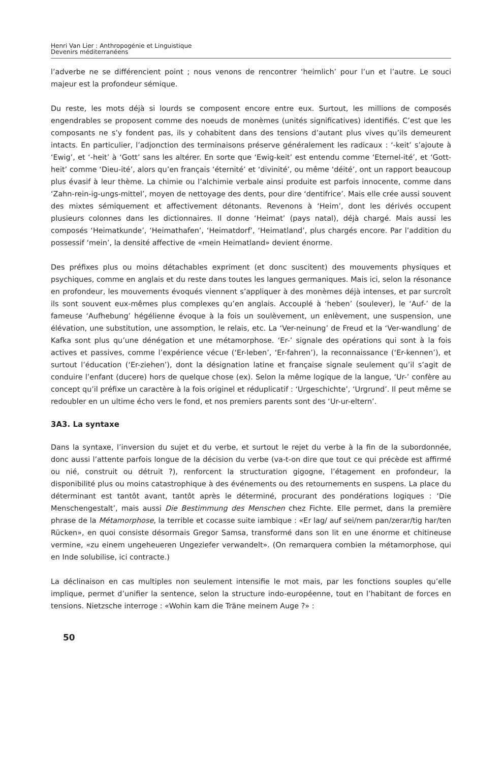Henri Van Lier : Anthropogénie et Linguistique
Devenirs méditerranéens
l’adverbe ne se différencient point ; nous venons de rencontrer ‘heimlich’ pour l’un et l’autre. Le souci majeur est la profondeur sémique.
Du reste, les mots déjà si lourds se composent encore entre eux. Surtout, les millions de composés engendrables se proposent comme des noeuds de monèmes (unités significatives) identifiés. C’est que les composants ne s’y fondent pas, ils y cohabitent dans des tensions d’autant plus vives qu’ils demeurent intacts. En particulier, l’adjonction des terminaisons préserve généralement les radicaux : ‘-keit’ s’ajoute à ‘Ewig’, et ‘-heit’ à ‘Gott’ sans les altérer. En sorte que ‘Ewig-keit’ est entendu comme ‘Eternel-ité’, et ‘Gott-heit’ comme ‘Dieu-ité’, alors qu’en français ‘éternité’ et ‘divinité’, ou même ‘déité’, ont un rapport beaucoup plus évasif à leur thème. La chimie ou l’alchimie verbale ainsi produite est parfois innocente, comme dans ‘Zahn-rein-ig-ungs-mittel’, moyen de nettoyage des dents, pour dire ‘dentifrice’. Mais elle crée aussi souvent des mixtes sémiquement et affectivement détonants. Revenons à ‘Heim’, dont les dérivés occupent plusieurs colonnes dans les dictionnaires. Il donne ‘Heimat’ (pays natal), déjà chargé. Mais aussi les composés ‘Heimatkunde’, ‘Heimathafen’, ‘Heimatdorf’, ‘Heimatland’, plus chargés encore. Par l’addition du possessif ‘mein’, la densité affective de «mein Heimatland» devient énorme.
Des préfixes plus ou moins détachables expriment (et donc suscitent) des mouvements physiques et psychiques, comme en anglais et du reste dans toutes les langues germaniques. Mais ici, selon la résonance en profondeur, les mouvements évoqués viennent s’appliquer à des monèmes déjà intenses, et par surcroît ils sont souvent eux-mêmes plus complexes qu’en anglais. Accouplé à ‘heben’ (soulever), le ‘Auf-’ de la fameuse ‘Aufhebung’ hégélienne évoque à la fois un soulèvement, un enlèvement, une suspension, une élévation, une substitution, une assomption, le relais, etc. La ‘Ver-neinung’ de Freud et la ‘Ver-wandlung’ de Kafka sont plus qu’une dénégation et une métamorphose. ‘Er-’ signale des opérations qui sont à la fois actives et passives, comme l’expérience vécue (‘Er-leben’, ‘Er-fahren’), la reconnaissance (‘Er-kennen’), et surtout l’éducation (‘Er-ziehen’), dont la désignation latine et française signale seulement qu’il s’agit de conduire l’enfant (ducere) hors de quelque chose (ex). Selon la même logique de la langue, ‘Ur-’ confère au concept qu’il préfixe un caractère à la fois originel et réduplicatif : ‘Urgeschichte’, ‘Urgrund’. Il peut même se redoubler en un ultime écho vers le fond, et nos premiers parents sont des ‘Ur-ur-eltern’.
3A3. La syntaxe
Dans la syntaxe, l’inversion du sujet et du verbe, et surtout le rejet du verbe à la fin de la subordonnée, donc aussi l’attente parfois longue de la décision du verbe (va-t-on dire que tout ce qui précède est affirmé ou nié, construit ou détruit ?), renforcent la structuration gigogne, l’étagement en profondeur, la disponibilité plus ou moins catastrophique à des événements ou des retournements en suspens. La place du déterminant est tantôt avant, tantôt après le déterminé, procurant des pondérations logiques : ‘Die Menschengestalt’, mais aussi Die Bestimmung des Menschen chez Fichte. Elle permet, dans la première phrase de la Métamorphose, la terrible et cocasse suite iambique : «Er lag/ auf sei/nem pan/zerar/tig har/ten Rücken», en quoi consiste désormais Gregor Samsa, transformé dans son lit en une énorme et chitineuse vermine, «zu einem ungeheueren Ungeziefer verwandelt». (On remarquera combien la métamorphose, qui en Inde solubilise, ici contracte.)
La déclinaison en cas multiples non seulement intensifie le mot mais, par les fonctions souples qu’elle implique, permet d’unifier la sentence, selon la structure indo-européenne, tout en l’habitant de forces en tensions. Nietzsche interroge : «Wohin kam die Träne meinem Auge ?» :
50